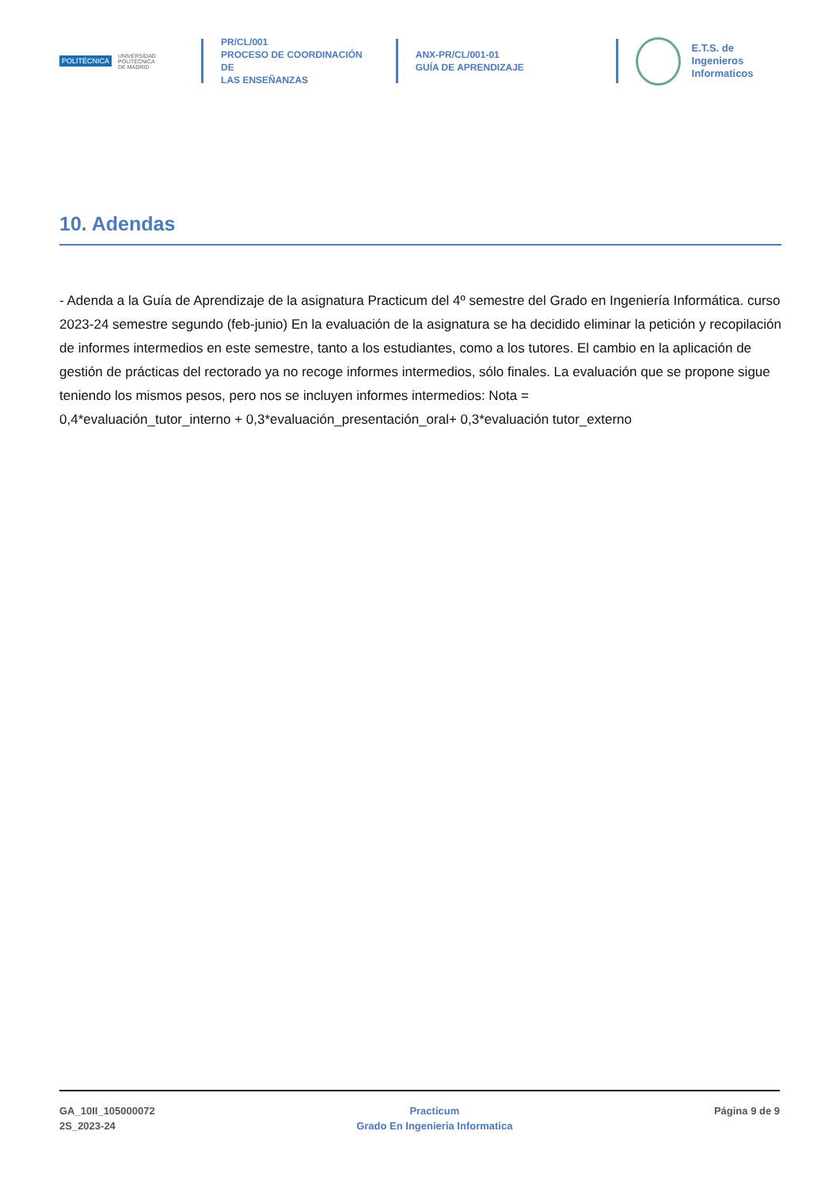POLITÉCNICA UNIVERSIDAD
POLITÉCNICA
DE MADRID
PR/CL/001
PROCESO DE COORDINACIÓN DE
LAS ENSEÑANZAS
ANX-PR/CL/001-01
GUÍA DE APRENDIZAJE
E.T.S. de Ingenieros
Informaticos
10. Adendas
- Adenda a la Guía de Aprendizaje de la asignatura Practicum del 4º semestre del Grado en Ingeniería Informática. curso 2023-24 semestre segundo (feb-junio) En la evaluación de la asignatura se ha decidido eliminar la petición y recopilación de informes intermedios en este semestre, tanto a los estudiantes, como a los tutores. El cambio en la aplicación de gestión de prácticas del rectorado ya no recoge informes intermedios, sólo finales. La evaluación que se propone sigue teniendo los mismos pesos, pero nos se incluyen informes intermedios: Nota =
0,4*evaluación_tutor_interno + 0,3*evaluación_presentación_oral+ 0,3*evaluación tutor_externo
GA_10II_105000072
2S_2023-24
Practicum
Grado En Ingenieria Informatica
Página 9 de 9